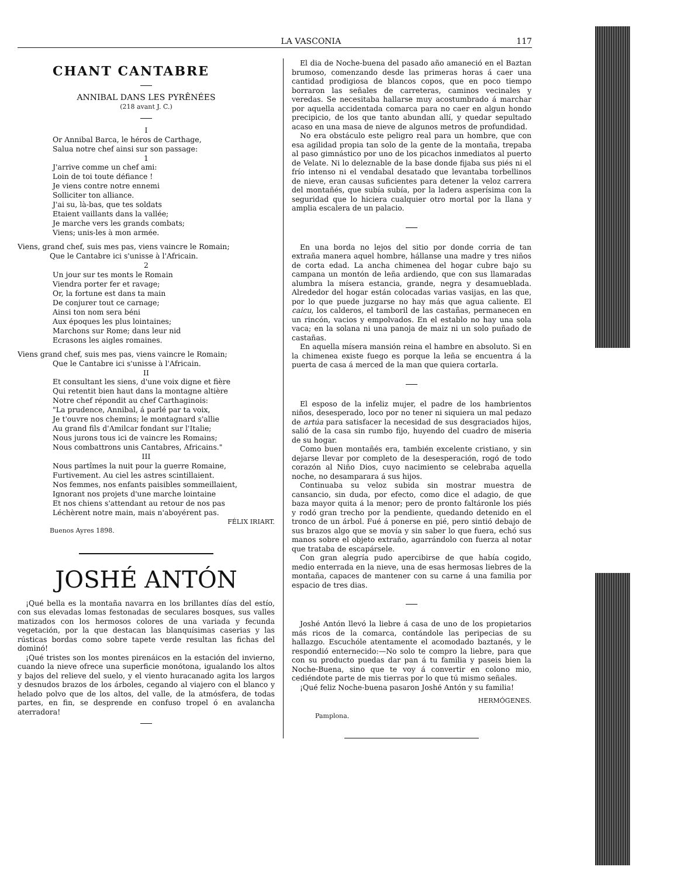LA VASCONIA 117
CHANT CANTABRE
ANNIBAL DANS LES PYRÊNÉES
(218 avant J. C.)
I
Or Annibal Barca, le héros de Carthage,
Salua notre chef ainsi sur son passage:
1
J'arrive comme un chef ami:
Loin de toi toute défiance !
Je viens contre notre ennemi
Solliciter ton alliance.
J'ai su, là-bas, que tes soldats
Etaient vaillants dans la vallée;
Je marche vers les grands combats;
Viens; unis-les à mon armée.
Viens, grand chef, suis mes pas, viens vaincre le Romain;
Que le Cantabre ici s'unisse à l'Africain.
2
Un jour sur tes monts le Romain
Viendra porter fer et ravage;
Or, la fortune est dans ta main
De conjurer tout ce carnage;
Ainsi ton nom sera béni
Aux époques les plus lointaines;
Marchons sur Rome; dans leur nid
Ecrasons les aigles romaines.
Viens grand chef, suis mes pas, viens vaincre le Romain;
Que le Cantabre ici s'unisse à l'Africain.
II
Et consultant les siens, d'une voix digne et fière
Qui retentit bien haut dans la montagne altière
Notre chef répondit au chef Carthaginois:
"La prudence, Annibal, á parlé par ta voix,
Je t'ouvre nos chemins; le montagnard s'allie
Au grand fils d'Amilcar fondant sur l'Italie;
Nous jurons tous ici de vaincre les Romains;
Nous combattrons unis Cantabres, Africains."
III
Nous partîmes la nuit pour la guerre Romaine,
Furtivement. Au ciel les astres scintillaient.
Nos femmes, nos enfants paisibles sommeillaient,
Ignorant nos projets d'une marche lointaine
Et nos chiens s'attendant au retour de nos pas
Léchèrent notre main, mais n'aboyérent pas.
FÉLIX IRIART.
Buenos Ayres 1898.
JOSHÉ ANTÓN
¡Qué bella es la montaña navarra en los brillantes días del estío, con sus elevadas lomas festonadas de seculares bosques, sus valles matizados con los hermosos colores de una variada y fecunda vegetación, por la que destacan las blanquísimas caserias y las rústicas bordas como sobre tapete verde resultan las fichas del dominó!
¡Qué tristes son los montes pirenáicos en la estación del invierno, cuando la nieve ofrece una superficie monótona, igualando los altos y bajos del relieve del suelo, y el viento huracanado agita los largos y desnudos brazos de los árboles, cegando al viajero con el blanco y helado polvo que de los altos, del valle, de la atmósfera, de todas partes, en fin, se desprende en confuso tropel ó en avalancha aterradora!
El dia de Noche-buena del pasado año amaneció en el Baztan brumoso, comenzando desde las primeras horas á caer una cantidad prodigiosa de blancos copos, que en poco tiempo borraron las señales de carreteras, caminos vecinales y veredas. Se necesitaba hallarse muy acostumbrado á marchar por aquella accidentada comarca para no caer en algun hondo precipicio, de los que tanto abundan allí, y quedar sepultado acaso en una masa de nieve de algunos metros de profundidad.
No era obstáculo este peligro real para un hombre, que con esa agilidad propia tan solo de la gente de la montaña, trepaba al paso gimnástico por uno de los picachos inmediatos al puerto de Velate. Ni lo deleznable de la base donde fijaba sus piés ni el frío intenso ni el vendabal desatado que levantaba torbellinos de nieve, eran causas suficientes para detener la veloz carrera del montañés, que subía subía, por la ladera asperísima con la seguridad que lo hiciera cualquier otro mortal por la llana y amplia escalera de un palacio.
En una borda no lejos del sitio por donde corria de tan extraña manera aquel hombre, hállanse una madre y tres niños de corta edad. La ancha chimenea del hogar cubre bajo su campana un montón de leña ardiendo, que con sus llamaradas alumbra la mísera estancia, grande, negra y desamueblada. Alrededor del hogar están colocadas varias vasijas, en las que, por lo que puede juzgarse no hay más que agua caliente. El caicu, los calderos, el tamboril de las castañas, permanecen en un rincón, vacios y empolvados. En el establo no hay una sola vaca; en la solana ni una panoja de maiz ni un solo puñado de castañas.
En aquella mísera mansión reina el hambre en absoluto. Si en la chimenea existe fuego es porque la leña se encuentra á la puerta de casa á merced de la man que quiera cortarla.
El esposo de la infeliz mujer, el padre de los hambrientos niños, desesperado, loco por no tener ni siquiera un mal pedazo de artúa para satisfacer la necesidad de sus desgraciados hijos, salió de la casa sin rumbo fijo, huyendo del cuadro de miseria de su hogar.
Como buen montañés era, también excelente cristiano, y sin dejarse llevar por completo de la desesperación, rogó de todo corazón al Niño Dios, cuyo nacimiento se celebraba aquella noche, no desamparara á sus hijos.
Continuaba su veloz subida sin mostrar muestra de cansancio, sin duda, por efecto, como dice el adagio, de que baza mayor quita á la menor; pero de pronto faltáronle los piés y rodó gran trecho por la pendiente, quedando detenido en el tronco de un árbol. Fué á ponerse en pié, pero sintió debajo de sus brazos algo que se movía y sin saber lo que fuera, echó sus manos sobre el objeto extraño, agarrándolo con fuerza al notar que trataba de escapársele.
Con gran alegría pudo apercibirse de que había cogido, medio enterrada en la nieve, una de esas hermosas liebres de la montaña, capaces de mantener con su carne á una familia por espacio de tres dias.
Joshé Antón llevó la liebre á casa de uno de los propietarios más ricos de la comarca, contándole las peripecias de su hallazgo. Escuchóle atentamente el acomodado baztanés, y le respondió enternecido:—No solo te compro la liebre, para que con su producto puedas dar pan á tu familia y paseis bien la Noche-Buena, sino que te voy á convertir en colono mio, cediéndote parte de mis tierras por lo que tú mismo señales.
¡Qué feliz Noche-buena pasaron Joshé Antón y su familia!
HERMÓGENES.
Pamplona.